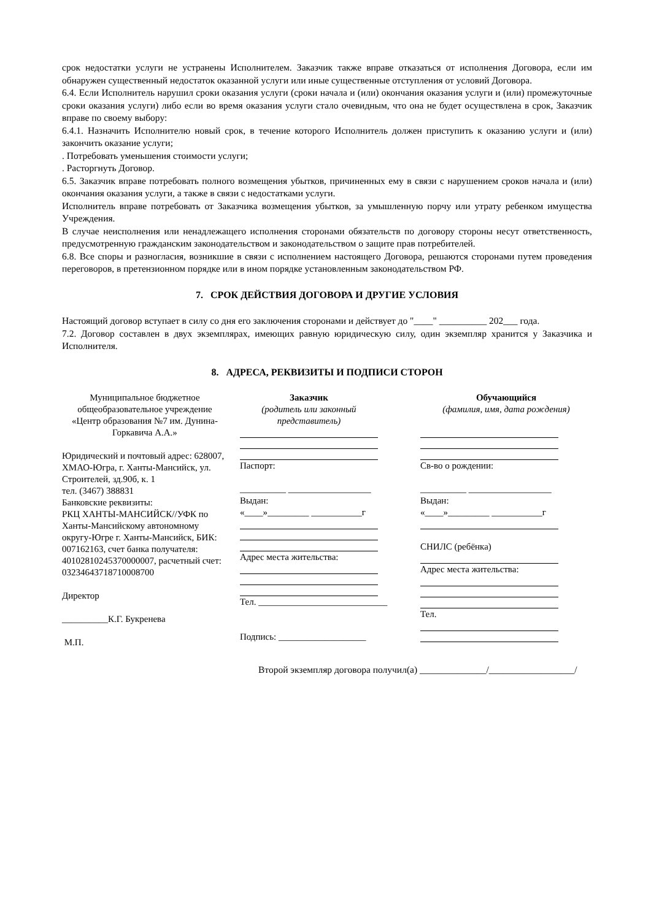срок недостатки услуги не устранены Исполнителем. Заказчик также вправе отказаться от исполнения Договора, если им обнаружен существенный недостаток оказанной услуги или иные существенные отступления от условий Договора.
6.4. Если Исполнитель нарушил сроки оказания услуги (сроки начала и (или) окончания оказания услуги и (или) промежуточные сроки оказания услуги) либо если во время оказания услуги стало очевидным, что она не будет осуществлена в срок, Заказчик вправе по своему выбору:
6.4.1. Назначить Исполнителю новый срок, в течение которого Исполнитель должен приступить к оказанию услуги и (или) закончить оказание услуги;
. Потребовать уменьшения стоимости услуги;
. Расторгнуть Договор.
6.5. Заказчик вправе потребовать полного возмещения убытков, причиненных ему в связи с нарушением сроков начала и (или) окончания оказания услуги, а также в связи с недостатками услуги.
Исполнитель вправе потребовать от Заказчика возмещения убытков, за умышленную порчу или утрату ребенком имущества Учреждения.
В случае неисполнения или ненадлежащего исполнения сторонами обязательств по договору стороны несут ответственность, предусмотренную гражданским законодательством и законодательством о защите прав потребителей.
6.8. Все споры и разногласия, возникшие в связи с исполнением настоящего Договора, решаются сторонами путем проведения переговоров, в претензионном порядке или в ином порядке установленным законодательством РФ.
7. СРОК ДЕЙСТВИЯ ДОГОВОРА И ДРУГИЕ УСЛОВИЯ
Настоящий договор вступает в силу со дня его заключения сторонами и действует до "____" __________ 202___ года.
7.2. Договор составлен в двух экземплярах, имеющих равную юридическую силу, один экземпляр хранится у Заказчика и Исполнителя.
8. АДРЕСА, РЕКВИЗИТЫ И ПОДПИСИ СТОРОН
| Муниципальное бюджетное общеобразовательное учреждение «Центр образования №7 им. Дунина-Горкавича А.А.» Юридический и почтовый адрес: 628007, ХМАО-Югра, г. Ханты-Мансийск, ул. Строителей, зд.90б, к. 1 тел. (3467) 388831 Банковские реквизиты: РКЦ ХАНТЫ-МАНСИЙСК//УФК по Ханты-Мансийскому автономному округу-Югре г. Ханты-Мансийск, БИК: 007162163, счет банка получателя: 40102810245370000007, расчетный счет: 03234643718710008700 Директор __________К.Г. Букренева М.П. | Заказчик (родитель или законный представитель) Паспорт: __________ __________________ Выдан: «____»_________ ___________г Адрес места жительства: Тел. ____________________________ Подпись: ___________________ | Обучающийся (фамилия, имя, дата рождения) Св-во о рождении: __________ __________________ Выдан: «____»_________ ___________г СНИЛС (ребёнка) Адрес места жительства: Тел. |
Второй экземпляр договора получил(а) ______________/__________________/